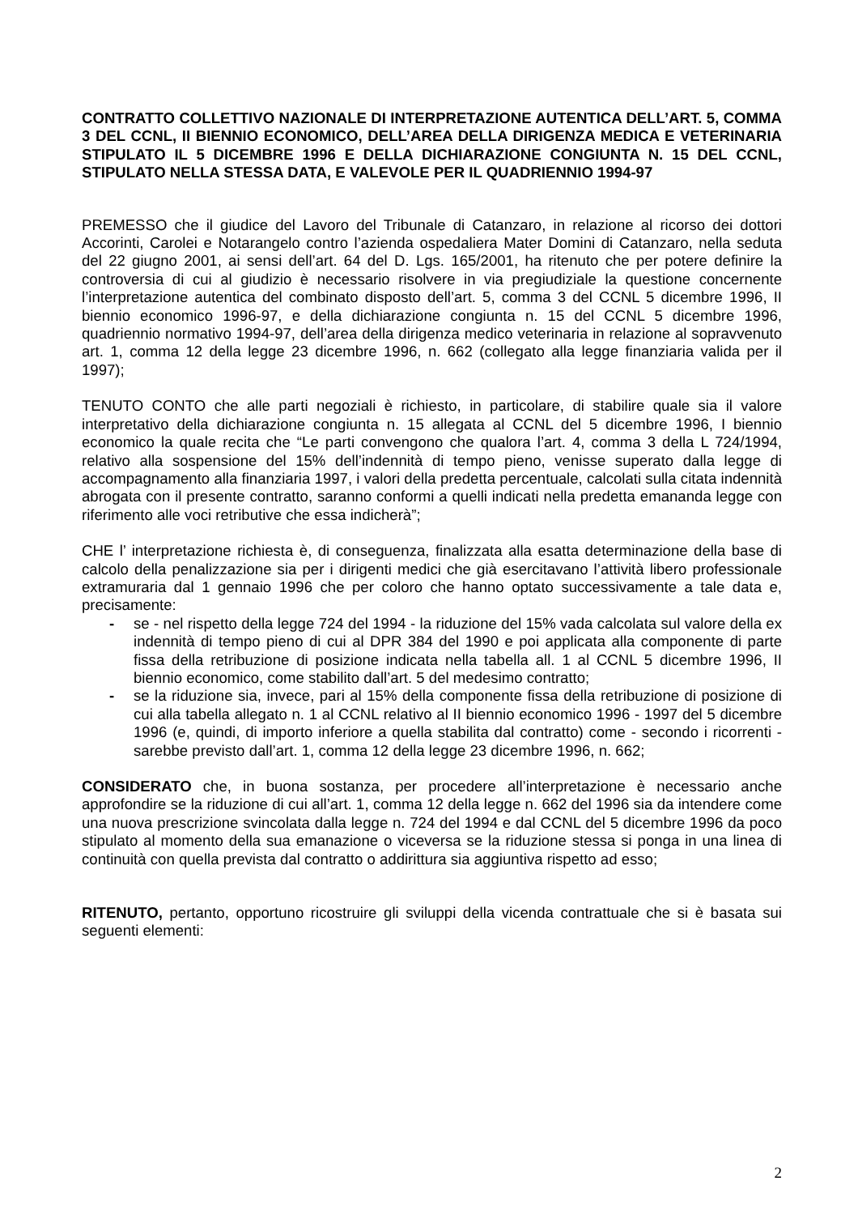CONTRATTO COLLETTIVO NAZIONALE DI INTERPRETAZIONE AUTENTICA DELL’ART. 5, COMMA 3 DEL CCNL, II BIENNIO ECONOMICO, DELL’AREA DELLA DIRIGENZA MEDICA E VETERINARIA STIPULATO IL 5 DICEMBRE 1996 E DELLA DICHIARAZIONE CONGIUNTA N. 15 DEL CCNL, STIPULATO NELLA STESSA DATA, E VALEVOLE PER IL QUADRIENNIO 1994-97
PREMESSO che il giudice del Lavoro del Tribunale di Catanzaro, in relazione al ricorso dei dottori Accorinti, Carolei e Notarangelo contro l’azienda ospedaliera Mater Domini di Catanzaro, nella seduta del 22 giugno 2001, ai sensi dell’art. 64 del D. Lgs. 165/2001, ha ritenuto che per potere definire la controversia di cui al giudizio è necessario risolvere in via pregiudiziale la questione concernente l’interpretazione autentica del combinato disposto dell’art. 5, comma 3 del CCNL 5 dicembre 1996, II biennio economico 1996-97, e della dichiarazione congiunta n. 15 del CCNL 5 dicembre 1996, quadriennio normativo 1994-97, dell’area della dirigenza medico veterinaria in relazione al sopravvenuto art. 1, comma 12 della legge 23 dicembre 1996, n. 662 (collegato alla legge finanziaria valida per il 1997);
TENUTO CONTO che alle parti negoziali è richiesto, in particolare, di stabilire quale sia il valore interpretativo della dichiarazione congiunta n. 15 allegata al CCNL del 5 dicembre 1996, I biennio economico la quale recita che “Le parti convengono che qualora l’art. 4, comma 3 della L 724/1994, relativo alla sospensione del 15% dell’indennità di tempo pieno, venisse superato dalla legge di accompagnamento alla finanziaria 1997, i valori della predetta percentuale, calcolati sulla citata indennità abrogata con il presente contratto, saranno conformi a quelli indicati nella predetta emananda legge con riferimento alle voci retributive che essa indicherà”;
CHE l’ interpretazione richiesta è, di conseguenza, finalizzata alla esatta determinazione della base di calcolo della penalizzazione sia per i dirigenti medici che già esercitavano l’attività libero professionale extramuraria dal 1 gennaio 1996 che per coloro che hanno optato successivamente a tale data e, precisamente:
- se - nel rispetto della legge 724 del 1994 - la riduzione del 15% vada calcolata sul valore della ex indennità di tempo pieno di cui al DPR 384 del 1990 e poi applicata alla componente di parte fissa della retribuzione di posizione indicata nella tabella all. 1 al CCNL 5 dicembre 1996, II biennio economico, come stabilito dall’art. 5 del medesimo contratto;
- se la riduzione sia, invece, pari al 15% della componente fissa della retribuzione di posizione di cui alla tabella allegato n. 1 al CCNL relativo al II biennio economico 1996 - 1997 del 5 dicembre 1996 (e, quindi, di importo inferiore a quella stabilita dal contratto) come - secondo i ricorrenti - sarebbe previsto dall’art. 1, comma 12 della legge 23 dicembre 1996, n. 662;
CONSIDERATO che, in buona sostanza, per procedere all’interpretazione è necessario anche approfondire se la riduzione di cui all’art. 1, comma 12 della legge n. 662 del 1996 sia da intendere come una nuova prescrizione svincolata dalla legge n. 724 del 1994 e dal CCNL del 5 dicembre 1996 da poco stipulato al momento della sua emanazione o viceversa se la riduzione stessa si ponga in una linea di continuità con quella prevista dal contratto o addirittura sia aggiuntiva rispetto ad esso;
RITENUTO, pertanto, opportuno ricostruire gli sviluppi della vicenda contrattuale che si è basata sui seguenti elementi:
2